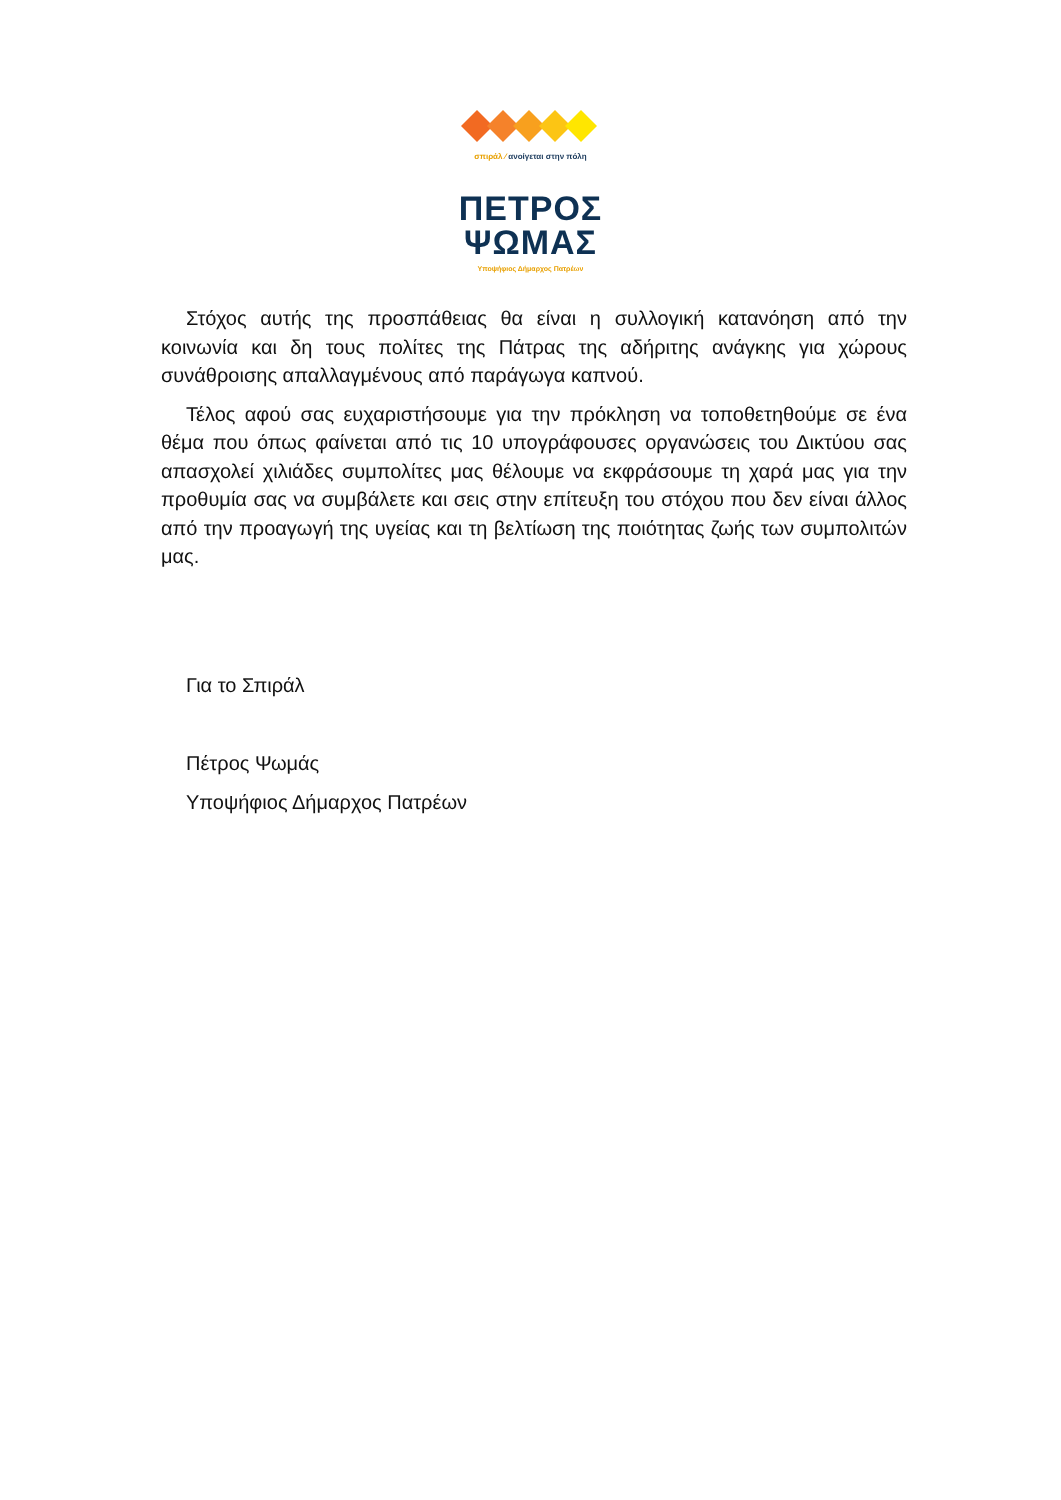σπιράλ ⁄ ανοίγεται στην πόλη
ΠΕΤΡΟΣ
ΨΩΜΑΣ
Υποψήφιος Δήμαρχος Πατρέων
Στόχος αυτής της προσπάθειας θα είναι η συλλογική κατανόηση από την κοινωνία και δη τους πολίτες της Πάτρας της αδήριτης ανάγκης για χώρους συνάθροισης απαλλαγμένους από παράγωγα καπνού.
Τέλος αφού σας ευχαριστήσουμε για την πρόκληση να τοποθετηθούμε σε ένα θέμα που όπως φαίνεται από τις 10 υπογράφουσες οργανώσεις του Δικτύου σας απασχολεί χιλιάδες συμπολίτες μας θέλουμε να εκφράσουμε τη χαρά μας για την προθυμία σας να συμβάλετε και σεις στην επίτευξη του στόχου που δεν είναι άλλος από την προαγωγή της υγείας και τη βελτίωση της ποιότητας ζωής των συμπολιτών μας.
Για το Σπιράλ
Πέτρος Ψωμάς
Υποψήφιος Δήμαρχος Πατρέων